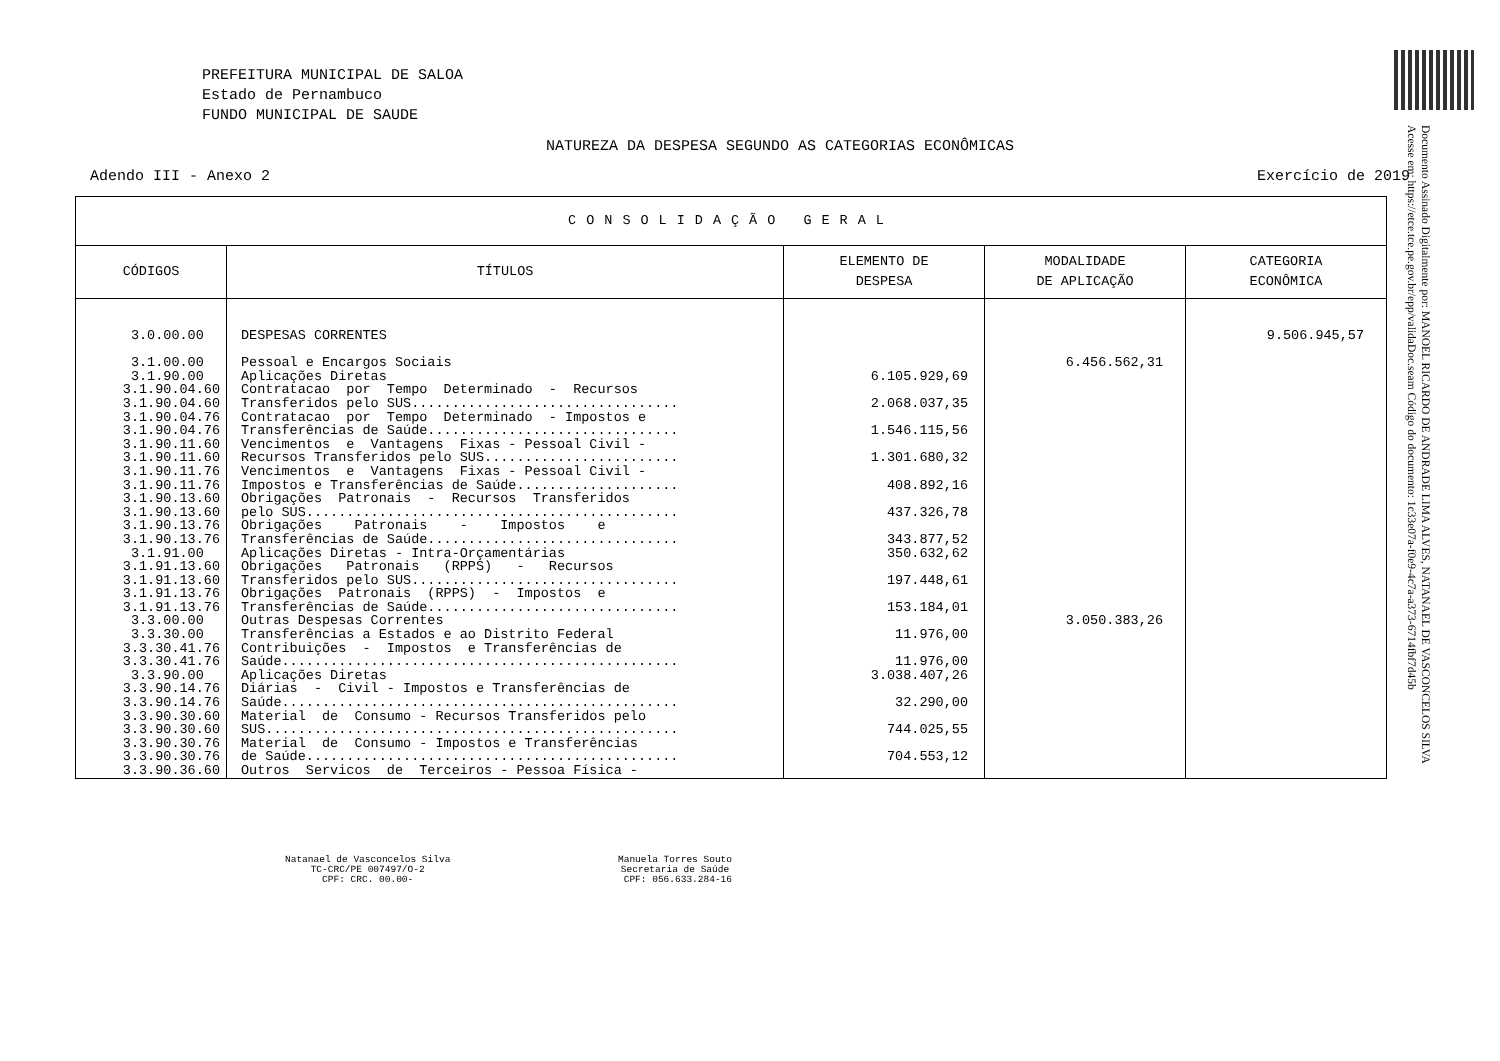PREFEITURA MUNICIPAL DE SALOA
Estado de Pernambuco
FUNDO MUNICIPAL DE SAUDE
NATUREZA DA DESPESA SEGUNDO AS CATEGORIAS ECONÔMICAS
Adendo III - Anexo 2 Exercício de 2019
| CONSOLIDAÇÃO GERAL | | | | |
| --- | --- | --- | --- | --- |
| CÓDIGOS | TÍTULOS | ELEMENTO DE DESPESA | MODALIDADE DE APLICAÇÃO | CATEGORIA ECONÔMICA |
| 3.0.00.00 3.1.00.00 3.1.90.00 3.1.90.04.60 3.1.90.04.60 3.1.90.04.76 3.1.90.04.76 3.1.90.11.60 3.1.90.11.60 3.1.90.11.76 3.1.90.11.76 3.1.90.13.60 3.1.90.13.60 3.1.90.13.76 3.1.90.13.76 3.1.91.00 3.1.91.13.60 3.1.91.13.60 3.1.91.13.76 3.1.91.13.76 3.3.00.00 3.3.30.00 3.3.30.41.76 3.3.30.41.76 3.3.90.00 3.3.90.14.76 3.3.90.14.76 3.3.90.30.60 3.3.90.30.60 3.3.90.30.76 3.3.90.30.76 3.3.90.36.60 | DESPESAS CORRENTES Pessoal e Encargos Sociais Aplicações Diretas Contratacao por Tempo Determinado - Recursos Transferidos pelo SUS................................. Contratacao por Tempo Determinado - Impostos e Transferências de Saúde............................... Vencimentos e Vantagens Fixas - Pessoal Civil - Recursos Transferidos pelo SUS........................ Vencimentos e Vantagens Fixas - Pessoal Civil - Impostos e Transferências de Saúde.................... Obrigações Patronais - Recursos Transferidos pelo SUS.............................................. Obrigações Patronais - Impostos e Transferências de Saúde............................... Aplicações Diretas - Intra-Orçamentárias Obrigações Patronais (RPPS) - Recursos Transferidos pelo SUS................................. Obrigações Patronais (RPPS) - Impostos e Transferências de Saúde............................... Outras Despesas Correntes Transferências a Estados e ao Distrito Federal Contribuições - Impostos e Transferências de Saúde................................................. Aplicações Diretas Diárias - Civil - Impostos e Transferências de Saúde................................................. Material de Consumo - Recursos Transferidos pelo SUS................................................... Material de Consumo - Impostos e Transferências de Saúde.............................................. Outros Servicos de Terceiros - Pessoa Física - | 6.105.929,69 2.068.037,35 1.546.115,56 1.301.680,32 408.892,16 437.326,78 343.877,52 350.632,62 197.448,61 153.184,01 11.976,00 11.976,00 3.038.407,26 32.290,00 744.025,55 704.553,12 | 6.456.562,31 3.050.383,26 | 9.506.945,57 |
Natanael de Vasconcelos Silva
TC-CRC/PE 007497/O-2
CPF: CRC. 00.00-
Manuela Torres Souto
Secretaria de Saúde
CPF: 056.633.284-16
Documento Assinado Digitalmente por: MANOEL RICARDO DE ANDRADE LIMA ALVES, NATANAEL DE VASCONCELOS SILVA
Acesse em: https://etce.tce.pe.gov.br/epp/validaDoc.seam Código do documento: 1c33e07a-f0e9-4c7a-a373-6714fbf7d45b